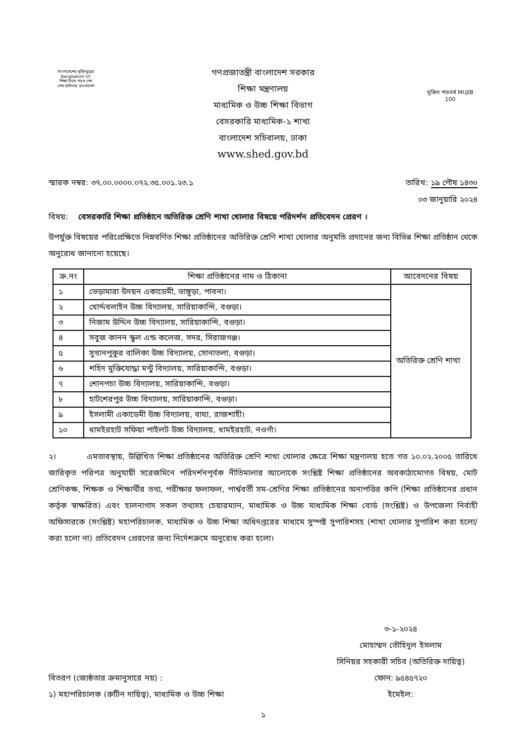বাংলাদেশের মুক্তিযুদ্ধের Bangladesh 50
শিক্ষা নিয়ে গড়ব দেশ
শেখ হাসিনার বাংলাদেশ
গণপ্রজাতন্ত্রী বাংলাদেশ সরকার
শিক্ষা মন্ত্রণালয়
মাধ্যমিক ও উচ্চ শিক্ষা বিভাগ
বেসরকারি মাধ্যমিক-১ শাখা
বাংলাদেশ সচিবালয়, ঢাকা
www.shed.gov.bd
মুজিব শতবর্ষ MUJIB 100
স্মারক নম্বর: ৩৭.০০.০০০০.০৭২.৩৫.০০১.২৩.১ তারিখ: ১৯ পৌষ ১৪৩০
০৩ জানুয়ারি ২০২৪
বিষয়: বেসরকারি শিক্ষা প্রতিষ্ঠানে অতিরিক্ত শ্রেণি শাখা খোলার বিষয়ে পরিদর্শন প্রতিবেদন প্রেরণ ।
উপর্যুক্ত বিষয়ের পরিপ্রেক্ষিতে নিম্নবর্ণিত শিক্ষা প্রতিষ্ঠানের অতিরিক্ত শ্রেণি শাখা খোলার অনুমতি প্রদানের জন্য বিভিন্ন শিক্ষা প্রতিষ্ঠান থেকে অনুরোধ জানানো হয়েছে।
| ক্র.নং | শিক্ষা প্রতিষ্ঠানের নাম ও ঠিকানা | আবেদনের বিষয় |
| --- | --- | --- |
| ১ | ভেড়ামারা উদয়ন একাডেমী, ভাঙ্গুড়া, পাবনা। | অতিরিক্ত শ্রেণি শাখা |
| ২ | খোর্দ্দবলাইন উচ্চ বিদ্যালয়, সারিয়াকান্দি, বগুড়া। | |
| ৩ | নিজাম উদ্দিন উচ্চ বিদ্যালয়, সারিয়াকান্দি, বগুড়া। | |
| ৪ | সবুজ কানন স্কুল এন্ড কলেজ, সদর, সিরাজগঞ্জ। | |
| ৫ | সুখানপুকুর বালিকা উচ্চ বিদ্যালয়, সোনাতলা, বগুড়া। | |
| ৬ | শহিদ মুক্তিযোদ্ধা মন্টু বিদ্যালয়, সারিয়াকান্দি, বগুড়া। | |
| ৭ | শোনপচা উচ্চ বিদ্যালয়, সারিয়াকান্দি, বগুড়া। | |
| ৮ | হাটশেরপুর উচ্চ বিদ্যালয়, সারিয়াকান্দি, বগুড়া। | |
| ৯ | ইসলামী একাডেমী উচ্চ বিদ্যালয়, বাঘা, রাজশাহী। | |
| ১০ | ধামইরহাট সফিয়া পাইলট উচ্চ বিদ্যালয়, ধামইরহাট, নওগাঁ। | |
২। এমতাবস্থায়, উল্লিখিত শিক্ষা প্রতিষ্ঠানের অতিরিক্ত শ্রেণি শাখা খোলার ক্ষেত্রে শিক্ষা মন্ত্রণালয় হতে গত ১০.০২.২০০৫ তারিখে জারিকৃত পরিপত্র অনুযায়ী সরেজমিনে পরিদর্শনপূর্বক নীতিমালার আলোকে সংশ্লিষ্ট শিক্ষা প্রতিষ্ঠানের অবকাঠামোগত বিষয়, মোট শ্রেণিকক্ষ, শিক্ষক ও শিক্ষার্থীর তথ্য, পরীক্ষার ফলাফল, পার্শ্ববর্তী সম-শ্রেণির শিক্ষা প্রতিষ্ঠানের অনাপত্তির কপি (শিক্ষা প্রতিষ্ঠানের প্রধান কর্তৃক স্বাক্ষরিত) এবং হালনাগাদ সকল তথ্যসহ চেয়ারম্যান, মাধ্যমিক ও উচ্চ মাধ্যমিক শিক্ষা বোর্ড (সংশ্লিষ্ট) ও উপজেলা নির্বাহী অফিসারকে (সংশ্লিষ্ট) মহাপরিচালক, মাধ্যমিক ও উচ্চ শিক্ষা অধিদপ্তরের মাধ্যমে সুস্পষ্ট সুপারিশসহ (শাখা খোলার সুপারিশ করা হলো/করা হলো না) প্রতিবেদন প্রেরণের জন্য নির্দেশক্রমে অনুরোধ করা হলো।
৩-১-২০২৪
মোহাম্মদ তৌহিদুল ইসলাম
সিনিয়র সহকারী সচিব (অতিরিক্ত দায়িত্ব)
বিতরণ (জ্যেষ্ঠতার ক্রমানুসারে নয়) :
১) মহাপরিচালক (রুটিন দায়িত্ব), মাধ্যমিক ও উচ্চ শিক্ষা
ফোন: ৯৫৪৫৭২০
ইমেইল:
১